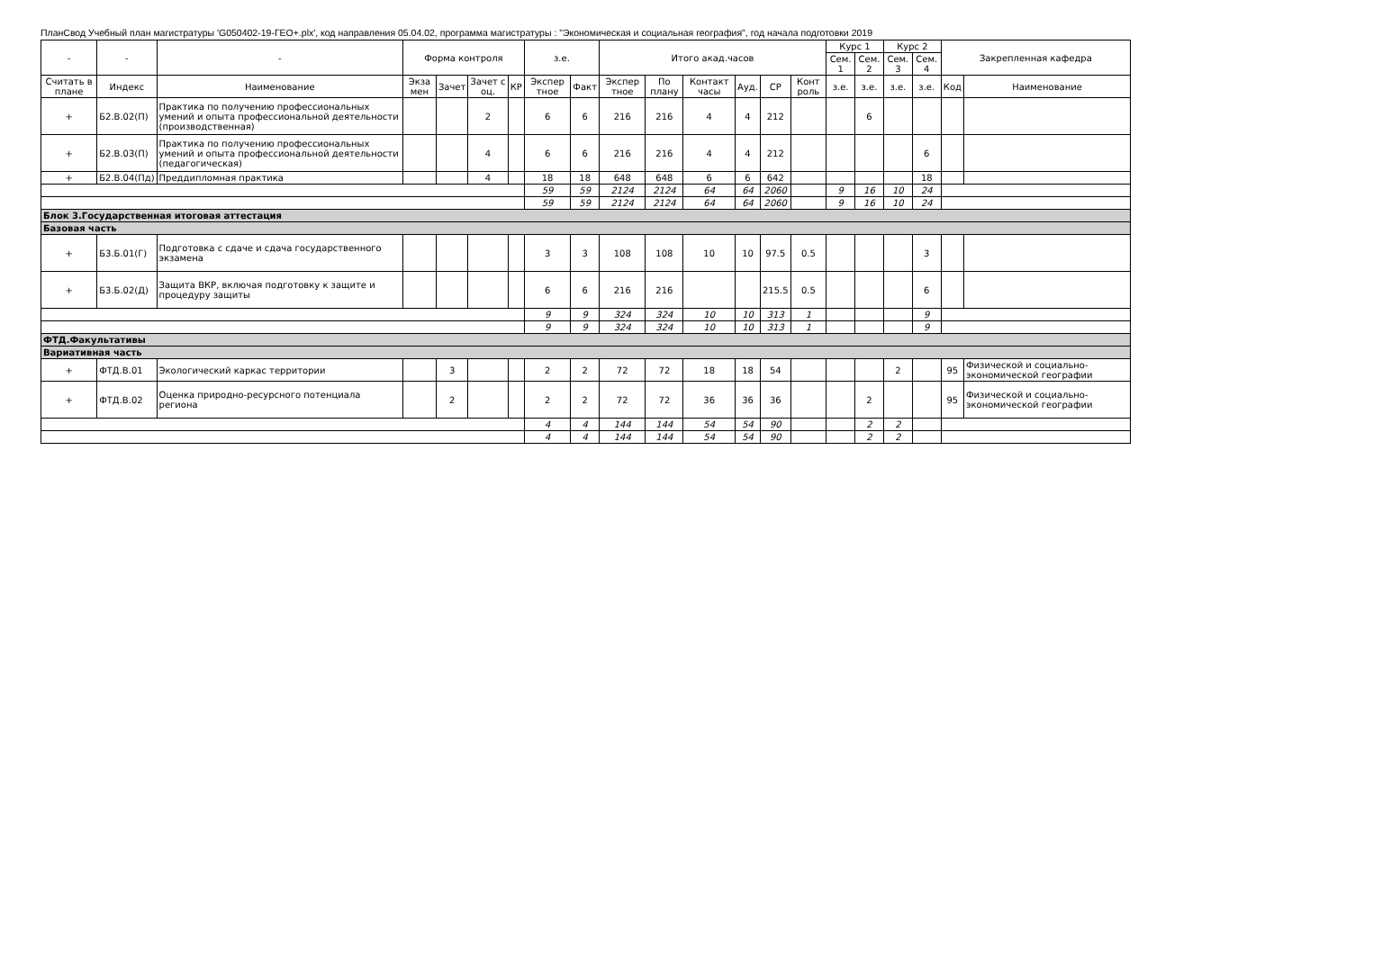ПланСвод Учебный план магистратуры 'G050402-19-ГЕО+.plx', код направления 05.04.02, программа магистратуры : "Экономическая и социальная география", год начала подготовки 2019
| - | - | - | Форма контроля | | | | з.е. | | Итого акад.часов | | | | | | Курс 1 | | Курс 2 | | Закрепленная кафедра | |
| --- | --- | --- | --- | --- | --- | --- | --- | --- | --- | --- | --- | --- | --- | --- | --- | --- | --- | --- | --- | --- |
| | | | | | | | | | | | | | | | Сем. 1 | Сем. 2 | Сем. 3 | Сем. 4 | | |
| Считать в плане | Индекс | Наименование | Экза мен | Зачет | Зачет с оц. | КР | Экспер тное | Факт | Экспер тное | По плану | Контакт часы | Ауд. | СР | Конт роль | з.е. | з.е. | з.е. | з.е. | Код | Наименование |
| + | Б2.В.02(П) | Практика по получению профессиональных умений и опыта профессиональной деятельности (производственная) | | | 2 | | 6 | 6 | 216 | 216 | 4 | 4 | 212 | | | 6 | | | | |
| + | Б2.В.03(П) | Практика по получению профессиональных умений и опыта профессиональной деятельности (педагогическая) | | | 4 | | 6 | 6 | 216 | 216 | 4 | 4 | 212 | | | | | 6 | | |
| + | Б2.В.04(Пд) | Преддипломная практика | | | 4 | | 18 | 18 | 648 | 648 | 6 | 6 | 642 | | | | | 18 | | |
| | | | | | | | 59 | 59 | 2124 | 2124 | 64 | 64 | 2060 | | 9 | 16 | 10 | 24 | | |
| | | | | | | | 59 | 59 | 2124 | 2124 | 64 | 64 | 2060 | | 9 | 16 | 10 | 24 | | |
| Блок 3.Государственная итоговая аттестация | | | | | | | | | | | | | | | | | | | | |
| Базовая часть | | | | | | | | | | | | | | | | | | | | |
| + | Б3.Б.01(Г) | Подготовка с сдаче и сдача государственного экзамена | | | | | 3 | 3 | 108 | 108 | 10 | 10 | 97.5 | 0.5 | | | | 3 | | |
| + | Б3.Б.02(Д) | Защита ВКР, включая подготовку к защите и процедуру защиты | | | | | 6 | 6 | 216 | 216 | | | 215.5 | 0.5 | | | | 6 | | |
| | | | | | | | 9 | 9 | 324 | 324 | 10 | 10 | 313 | 1 | | | | 9 | | |
| | | | | | | | 9 | 9 | 324 | 324 | 10 | 10 | 313 | 1 | | | | 9 | | |
| ФТД.Факультативы | | | | | | | | | | | | | | | | | | | | |
| Вариативная часть | | | | | | | | | | | | | | | | | | | | |
| + | ФТД.В.01 | Экологический каркас территории | | 3 | | | 2 | 2 | 72 | 72 | 18 | 18 | 54 | | | | 2 | | 95 | Физической и социально-экономической географии |
| + | ФТД.В.02 | Оценка природно-ресурсного потенциала региона | | 2 | | | 2 | 2 | 72 | 72 | 36 | 36 | 36 | | | 2 | | | 95 | Физической и социально-экономической географии |
| | | | | | | | 4 | 4 | 144 | 144 | 54 | 54 | 90 | | | 2 | 2 | | | |
| | | | | | | | 4 | 4 | 144 | 144 | 54 | 54 | 90 | | | 2 | 2 | | | |